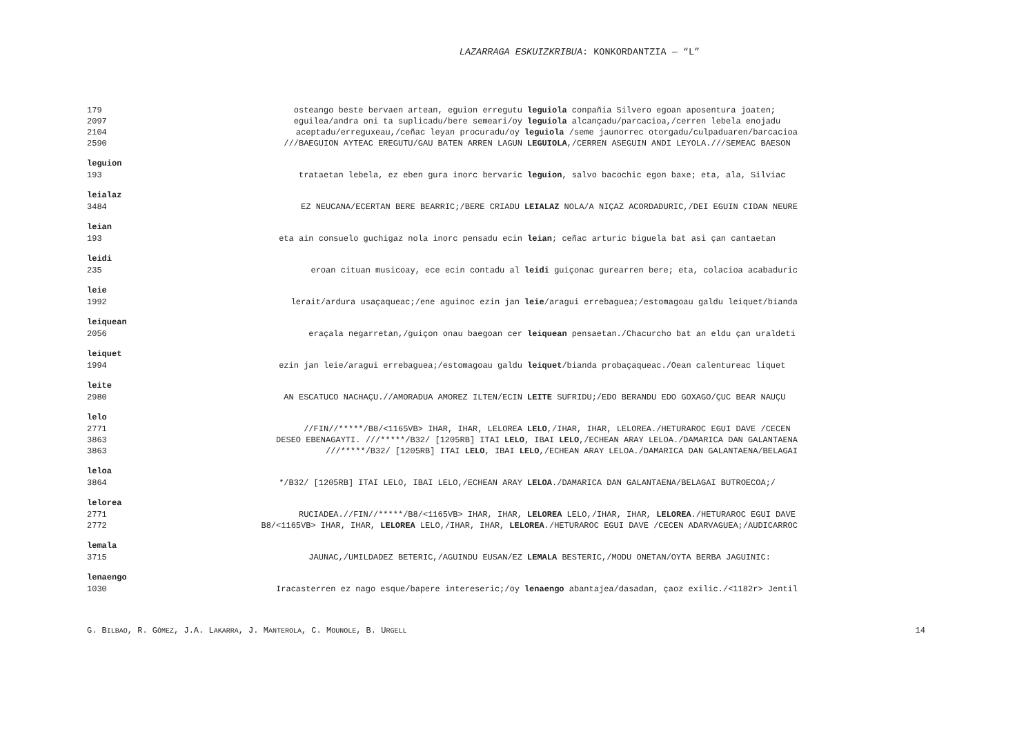LAZARRAGA ESKUIZKRIBUA: KONKORDANTZIA — “L”
179 osteango beste bervaen artean, eguion erregutu leguiola conpañia Silvero egoan aposentura joaten;
2097 eguilea/andra oni ta suplicadu/bere semeari/oy leguiola alcançadu/parcacioa,/cerren lebela enojadu
2104 aceptadu/erreguxeau,/ceñac leyan procuradu/oy leguiola /seme jaunorrec otorgadu/culpaduaren/barcacioa
2590 ///BAEGUION AYTEAC EREGUTU/GAU BATEN ARREN LAGUN LEGUIOLA,/CERREN ASEGUIN ANDI LEYOLA.///SEMEAC BAESON
leguion
193 trataetan lebela, ez eben gura inorc bervaric leguion, salvo bacochic egon baxe; eta, ala, Silviac
leialaz
3484 EZ NEUCANA/ECERTAN BERE BEARRIC;/BERE CRIADU LEIALAZ NOLA/A NIÇAZ ACORDADURIC,/DEI EGUIN CIDAN NEURE
leian
193 eta ain consuelo guchigaz nola inorc pensadu ecin leian; ceñac arturic biguela bat asi çan cantaetan
leidi
235 eroan cituan musicoay, ece ecin contadu al leidi guiçonac gurearren bere; eta, colacioa acabaduric
leie
1992 lerait/ardura usaçaqueac;/ene aguinoc ezin jan leie/aragui errebaguea;/estomagoau galdu leiquet/bianda
leiquean
2056 eraçala negarretan,/guiçon onau baegoan cer leiquean pensaetan./Chacurcho bat an eldu çan uraldeti
leiquet
1994 ezin jan leie/aragui errebaguea;/estomagoau galdu leiquet/bianda probaçaqueac./Oean calentureac liquet
leite
2980 AN ESCATUCO NACHAÇU.//AMORADUA AMOREZ ILTEN/ECIN LEITE SUFRIDU;/EDO BERANDU EDO GOXAGO/ÇUC BEAR NAUÇU
lelo
2771 //FIN//*****/B8/<1165VB> IHAR, IHAR, LELOREA LELO,/IHAR, IHAR, LELOREA./HETURAROC EGUI DAVE /CECEN
3863 DESEO EBENAGAYTI. ///*****/B32/ [1205RB] ITAI LELO, IBAI LELO,/ECHEAN ARAY LELOA./DAMARICA DAN GALANTAENA
3863 ///*****/B32/ [1205RB] ITAI LELO, IBAI LELO,/ECHEAN ARAY LELOA./DAMARICA DAN GALANTAENA/BELAGAI
leloa
3864 */B32/ [1205RB] ITAI LELO, IBAI LELO,/ECHEAN ARAY LELOA./DAMARICA DAN GALANTAENA/BELAGAI BUTROECOA;/
lelorea
2771 RUCIADEA.//FIN//*****/B8/<1165VB> IHAR, IHAR, LELOREA LELO,/IHAR, IHAR, LELOREA./HETURAROC EGUI DAVE
2772 B8/<1165VB> IHAR, IHAR, LELOREA LELO,/IHAR, IHAR, LELOREA./HETURAROC EGUI DAVE /CECEN ADARVAGUEA;/AUDICARROC
lemala
3715 JAUNAC,/UMILDADEZ BETERIC,/AGUINDU EUSAN/EZ LEMALA BESTERIC,/MODU ONETAN/OYTA BERBA JAGUINIC:
lenaengo
1030 Iracasterren ez nago esque/bapere intereseric;/oy lenaengo abantajea/dasadan, çaoz exilic./<1182r> Jentil
G. BILBAO, R. GÓMEZ, J.A. LAKARRA, J. MANTEROLA, C. MOUNOLE, B. URGELL 14